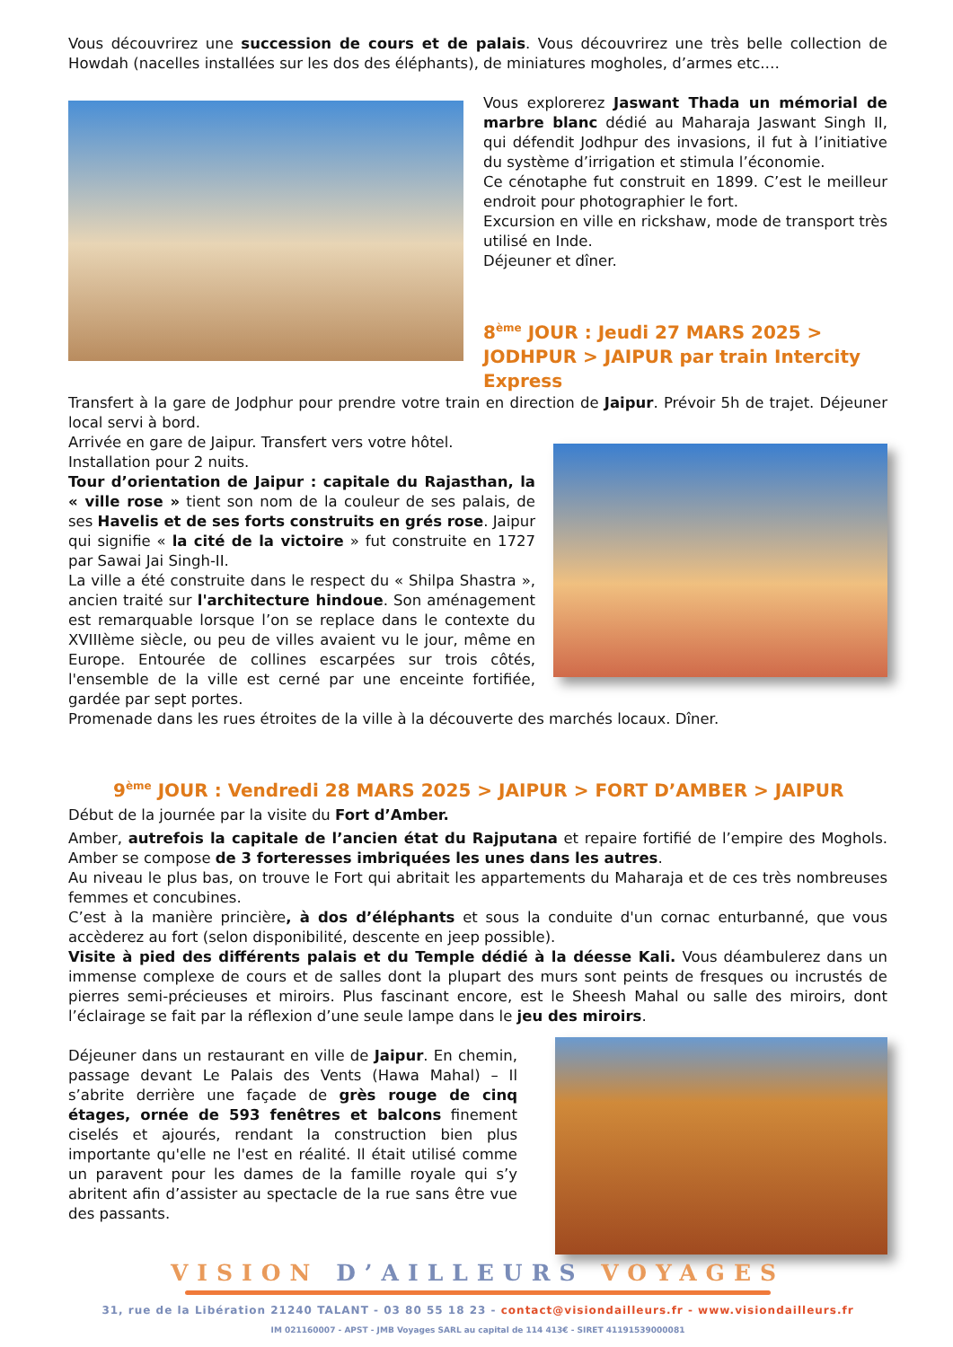Vous découvrirez une succession de cours et de palais. Vous découvrirez une très belle collection de Howdah (nacelles installées sur les dos des éléphants), de miniatures mogholes, d’armes etc.…
Vous explorerez Jaswant Thada un mémorial de marbre blanc dédié au Maharaja Jaswant Singh II, qui défendit Jodhpur des invasions, il fut à l’initiative du système d’irrigation et stimula l’économie.
Ce cénotaphe fut construit en 1899. C’est le meilleur endroit pour photographier le fort.
Excursion en ville en rickshaw, mode de transport très utilisé en Inde.
Déjeuner et dîner.
8<sup>ème</sup> JOUR : Jeudi 27 MARS 2025 > JODHPUR > JAIPUR par train Intercity Express
Transfert à la gare de Jodphur pour prendre votre train en direction de Jaipur. Prévoir 5h de trajet. Déjeuner local servi à bord.
Arrivée en gare de Jaipur. Transfert vers votre hôtel.
Installation pour 2 nuits.
Tour d’orientation de Jaipur : capitale du Rajasthan, la « ville rose » tient son nom de la couleur de ses palais, de ses Havelis et de ses forts construits en grés rose. Jaipur qui signifie « la cité de la victoire » fut construite en 1727 par Sawai Jai Singh-II.
La ville a été construite dans le respect du « Shilpa Shastra », ancien traité sur l'architecture hindoue. Son aménagement est remarquable lorsque l’on se replace dans le contexte du XVIIIème siècle, ou peu de villes avaient vu le jour, même en Europe. Entourée de collines escarpées sur trois côtés, l'ensemble de la ville est cerné par une enceinte fortifiée, gardée par sept portes.
Promenade dans les rues étroites de la ville à la découverte des marchés locaux. Dîner.
9<sup>ème</sup> JOUR : Vendredi 28 MARS 2025 > JAIPUR > FORT D’AMBER > JAIPUR
Début de la journée par la visite du Fort d’Amber.
Amber, autrefois la capitale de l’ancien état du Rajputana et repaire fortifié de l’empire des Moghols. Amber se compose de 3 forteresses imbriquées les unes dans les autres.
Au niveau le plus bas, on trouve le Fort qui abritait les appartements du Maharaja et de ces très nombreuses femmes et concubines.
C’est à la manière princière, à dos d’éléphants et sous la conduite d'un cornac enturbanné, que vous accèderez au fort (selon disponibilité, descente en jeep possible).
Visite à pied des différents palais et du Temple dédié à la déesse Kali. Vous déambulerez dans un immense complexe de cours et de salles dont la plupart des murs sont peints de fresques ou incrustés de pierres semi-précieuses et miroirs. Plus fascinant encore, est le Sheesh Mahal ou salle des miroirs, dont l’éclairage se fait par la réflexion d’une seule lampe dans le jeu des miroirs.
Déjeuner dans un restaurant en ville de Jaipur. En chemin, passage devant Le Palais des Vents (Hawa Mahal) – Il s’abrite derrière une façade de grès rouge de cinq étages, ornée de 593 fenêtres et balcons finement ciselés et ajourés, rendant la construction bien plus importante qu'elle ne l'est en réalité. Il était utilisé comme un paravent pour les dames de la famille royale qui s’y abritent afin d’assister au spectacle de la rue sans être vue des passants.
VISION D’AILLEURS VOYAGES
31, rue de la Libération 21240 TALANT - 03 80 55 18 23 - contact@visiondailleurs.fr - www.visiondailleurs.fr
IM 021160007 - APST - JMB Voyages SARL au capital de 114 413€ - SIRET 41191539000081